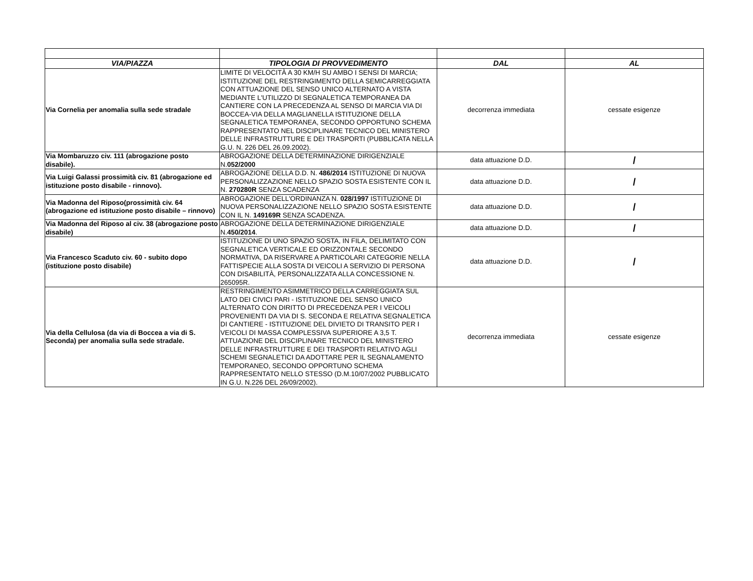| VIA/PIAZZA | TIPOLOGIA DI PROVVEDIMENTO | DAL | AL |
| --- | --- | --- | --- |
| Via Cornelia per anomalia sulla sede stradale | LIMITE DI VELOCITÀ A 30 KM/H SU AMBO I SENSI DI MARCIA; ISTITUZIONE DEL RESTRINGIMENTO DELLA SEMICARREGGIATA CON ATTUAZIONE DEL SENSO UNICO ALTERNATO A VISTA MEDIANTE L'UTILIZZO DI SEGNALETICA TEMPORANEA DA CANTIERE CON LA PRECEDENZA AL SENSO DI MARCIA VIA DI BOCCEA-VIA DELLA MAGLIANELLA ISTITUZIONE DELLA SEGNALETICA TEMPORANEA, SECONDO OPPORTUNO SCHEMA RAPPRESENTATO NEL DISCIPLINARE TECNICO DEL MINISTERO DELLE INFRASTRUTTURE E DEI TRASPORTI (PUBBLICATA NELLA G.U. N. 226 DEL 26.09.2002). | decorrenza immediata | cessate esigenze |
| Via Mombaruzzo civ. 111 (abrogazione posto disabile). | ABROGAZIONE DELLA DETERMINAZIONE DIRIGENZIALE N. 052/2000 | data attuazione D.D. | / |
| Via Luigi Galassi prossimità civ. 81 (abrogazione ed istituzione posto disabile - rinnovo). | ABROGAZIONE DELLA D.D. N. 486/2014 ISTITUZIONE DI NUOVA PERSONALIZZAZIONE NELLO SPAZIO SOSTA ESISTENTE CON IL N. 270280R SENZA SCADENZA | data attuazione D.D. | / |
| Via Madonna del Riposo(prossimità civ. 64 (abrogazione ed istituzione posto disabile – rinnovo) | ABROGAZIONE DELL'ORDINANZA N. 028/1997 ISTITUZIONE DI NUOVA PERSONALIZZAZIONE NELLO SPAZIO SOSTA ESISTENTE CON IL N. 149169R SENZA SCADENZA. | data attuazione D.D. | / |
| Via Madonna del Riposo al civ. 38 (abrogazione posto disabile) | ABROGAZIONE DELLA DETERMINAZIONE DIRIGENZIALE N. 450/2014 . | data attuazione D.D. | / |
| Via Francesco Scaduto civ. 60 - subito dopo (istituzione posto disabile) | ISTITUZIONE DI UNO SPAZIO SOSTA, IN FILA, DELIMITATO CON SEGNALETICA VERTICALE ED ORIZZONTALE SECONDO NORMATIVA, DA RISERVARE A PARTICOLARI CATEGORIE NELLA FATTISPECIE ALLA SOSTA DI VEICOLI A SERVIZIO DI PERSONA CON DISABILITÀ, PERSONALIZZATA ALLA CONCESSIONE N. 265095R. | data attuazione D.D. | / |
| Via della Cellulosa (da via di Boccea a via di S. Seconda) per anomalia sulla sede stradale. | RESTRINGIMENTO ASIMMETRICO DELLA CARREGGIATA SUL LATO DEI CIVICI PARI - ISTITUZIONE DEL SENSO UNICO ALTERNATO CON DIRITTO DI PRECEDENZA PER I VEICOLI PROVENIENTI DA VIA DI S. SECONDA E RELATIVA SEGNALETICA DI CANTIERE - ISTITUZIONE DEL DIVIETO DI TRANSITO PER I VEICOLI DI MASSA COMPLESSIVA SUPERIORE A 3,5 T. ATTUAZIONE DEL DISCIPLINARE TECNICO DEL MINISTERO DELLE INFRASTRUTTURE E DEI TRASPORTI RELATIVO AGLI SCHEMI SEGNALETICI DA ADOTTARE PER IL SEGNALAMENTO TEMPORANEO, SECONDO OPPORTUNO SCHEMA RAPPRESENTATO NELLO STESSO (D.M.10/07/2002 PUBBLICATO IN G.U. N.226 DEL 26/09/2002). | decorrenza immediata | cessate esigenze |